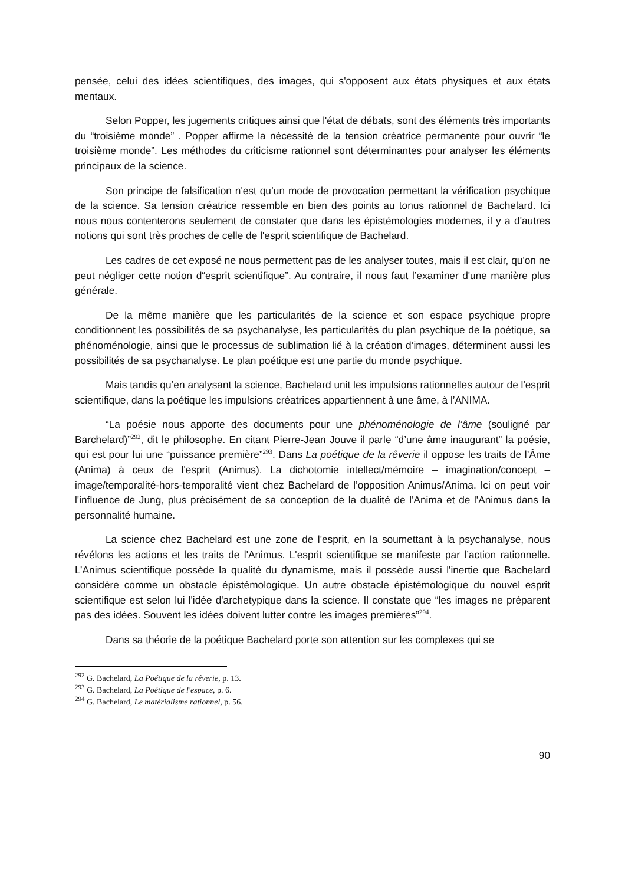pensée, celui des idées scientifiques, des images, qui s'opposent aux états physiques et aux états mentaux.
Selon Popper, les jugements critiques ainsi que l'état de débats, sont des éléments très importants du “troisième monde” . Popper affirme la nécessité de la tension créatrice permanente pour ouvrir “le troisième monde”. Les méthodes du criticisme rationnel sont déterminantes pour analyser les éléments principaux de la science.
Son principe de falsification n'est qu’un mode de provocation permettant la vérification psychique de la science. Sa tension créatrice ressemble en bien des points au tonus rationnel de Bachelard. Ici nous nous contenterons seulement de constater que dans les épistémologies modernes, il y a d'autres notions qui sont très proches de celle de l'esprit scientifique de Bachelard.
Les cadres de cet exposé ne nous permettent pas de les analyser toutes, mais il est clair, qu'on ne peut négliger cette notion d“esprit scientifique”. Au contraire, il nous faut l’examiner d'une manière plus générale.
De la même manière que les particularités de la science et son espace psychique propre conditionnent les possibilités de sa psychanalyse, les particularités du plan psychique de la poétique, sa phénoménologie, ainsi que le processus de sublimation lié à la création d’images, déterminent aussi les possibilités de sa psychanalyse. Le plan poétique est une partie du monde psychique.
Mais tandis qu’en analysant la science, Bachelard unit les impulsions rationnelles autour de l'esprit scientifique, dans la poétique les impulsions créatrices appartiennent à une âme, à l’ANIMA.
“La poésie nous apporte des documents pour une phénoménologie de l’âme (souligné par Barchelard)”<sup>292</sup>, dit le philosophe. En citant Pierre-Jean Jouve il parle “d’une âme inaugurant” la poésie, qui est pour lui une “puissance première”<sup>293</sup>. Dans La poétique de la rêverie il oppose les traits de l’Âme (Anima) à ceux de l'esprit (Animus). La dichotomie intellect/mémoire – imagination/concept – image/temporalité-hors-temporalité vient chez Bachelard de l’opposition Animus/Anima. Ici on peut voir l'influence de Jung, plus précisément de sa conception de la dualité de l'Anima et de l'Animus dans la personnalité humaine.
La science chez Bachelard est une zone de l'esprit, en la soumettant à la psychanalyse, nous révélons les actions et les traits de l'Animus. L'esprit scientifique se manifeste par l’action rationnelle. L’Animus scientifique possède la qualité du dynamisme, mais il possède aussi l'inertie que Bachelard considère comme un obstacle épistémologique. Un autre obstacle épistémologique du nouvel esprit scientifique est selon lui l'idée d'archetypique dans la science. Il constate que “les images ne préparent pas des idées. Souvent les idées doivent lutter contre les images premières”<sup>294</sup>.
Dans sa théorie de la poétique Bachelard porte son attention sur les complexes qui se
<sup>292</sup> G. Bachelard, La Poétique de la rêverie, p. 13.
<sup>293</sup> G. Bachelard, La Poétique de l'espace, p. 6.
<sup>294</sup> G. Bachelard, Le matérialisme rationnel, p. 56.
90